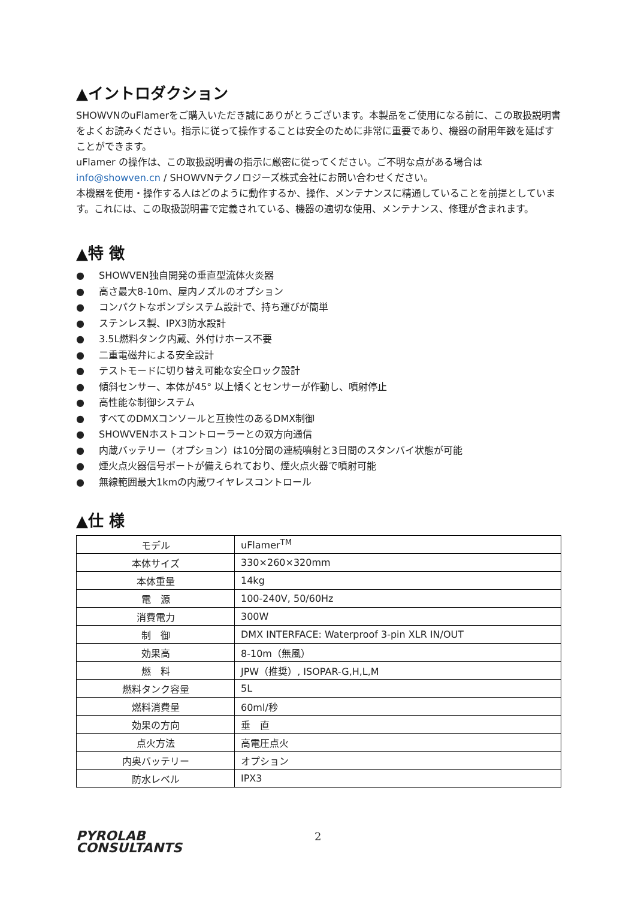▲イントロダクション
SHOWVNのuFlamerをご購入いただき誠にありがとうございます。本製品をご使用になる前に、この取扱説明書をよくお読みください。指示に従って操作することは安全のために非常に重要であり、機器の耐用年数を延ばすことができます。
uFlamer の操作は、この取扱説明書の指示に厳密に従ってください。ご不明な点がある場合は info@showven.cn / SHOWVNテクノロジーズ株式会社にお問い合わせください。
本機器を使用・操作する人はどのように動作するか、操作、メンテナンスに精通していることを前提としています。これには、この取扱説明書で定義されている、機器の適切な使用、メンテナンス、修理が含まれます。
▲特 徴
● SHOWVEN独自開発の垂直型流体火炎器
● 高さ最大8-10m、屋内ノズルのオプション
● コンパクトなポンプシステム設計で、持ち運びが簡単
● ステンレス製、IPX3防水設計
● 3.5L燃料タンク内蔵、外付けホース不要
● 二重電磁弁による安全設計
● テストモードに切り替え可能な安全ロック設計
● 傾斜センサー、本体が45° 以上傾くとセンサーが作動し、噴射停止
● 高性能な制御システム
● すべてのDMXコンソールと互換性のあるDMX制御
● SHOWVENホストコントローラーとの双方向通信
● 内蔵バッテリー（オプション）は10分間の連続噴射と3日間のスタンバイ状態が可能
● 煙火点火器信号ポートが備えられており、煙火点火器で噴射可能
● 無線範囲最大1kmの内蔵ワイヤレスコントロール
▲仕 様
| モデル | uFlamer<sup>TM</sup> |
| 本体サイズ | 330×260×320mm |
| 本体重量 | 14kg |
| 電 源 | 100-240V, 50/60Hz |
| 消費電力 | 300W |
| 制 御 | DMX INTERFACE: Waterproof 3-pin XLR IN/OUT |
| 効果高 | 8-10m（無風） |
| 燃 料 | JPW（推奨）, ISOPAR-G,H,L,M |
| 燃料タンク容量 | 5L |
| 燃料消費量 | 60ml/秒 |
| 効果の方向 | 垂 直 |
| 点火方法 | 高電圧点火 |
| 内奥バッテリー | オプション |
| 防水レベル | IPX3 |
PYROLAB
CONSULTANTS
2